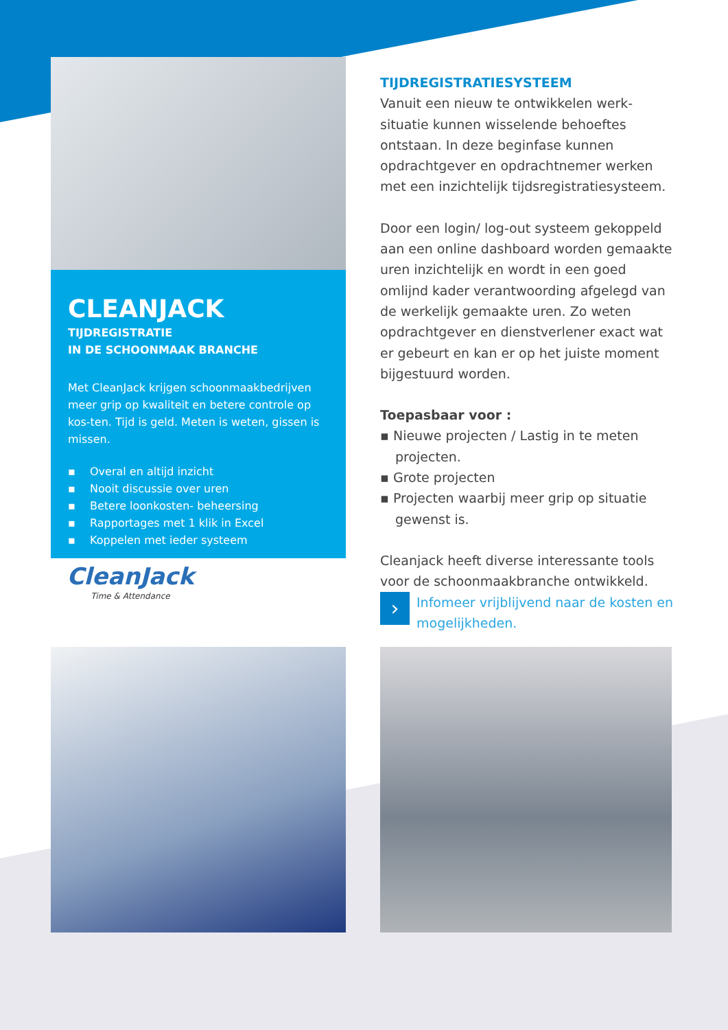CLEANJACK
TIJDREGISTRATIE
IN DE SCHOONMAAK BRANCHE
Met CleanJack krijgen schoonmaakbedrijven meer grip op kwaliteit en betere controle op kos-ten. Tijd is geld. Meten is weten, gissen is missen.
▪ Overal en altijd inzicht
▪ Nooit discussie over uren
▪ Betere loonkosten- beheersing
▪ Rapportages met 1 klik in Excel
▪ Koppelen met ieder systeem
CleanJack
Time & Attendance
TIJDREGISTRATIESYSTEEM
Vanuit een nieuw te ontwikkelen werk-situatie kunnen wisselende behoeftes ontstaan. In deze beginfase kunnen opdrachtgever en opdrachtnemer werken met een inzichtelijk tijdsregistratiesysteem.
Door een login/ log-out systeem gekoppeld aan een online dashboard worden gemaakte uren inzichtelijk en wordt in een goed omlijnd kader verantwoording afgelegd van de werkelijk gemaakte uren. Zo weten opdrachtgever en dienstverlener exact wat er gebeurt en kan er op het juiste moment bijgestuurd worden.
Toepasbaar voor :
▪ Nieuwe projecten / Lastig in te meten projecten.
▪ Grote projecten
▪ Projecten waarbij meer grip op situatie gewenst is.
Cleanjack heeft diverse interessante tools voor de schoonmaakbranche ontwikkeld.
›
Infomeer vrijblijvend naar de kosten en mogelijkheden.